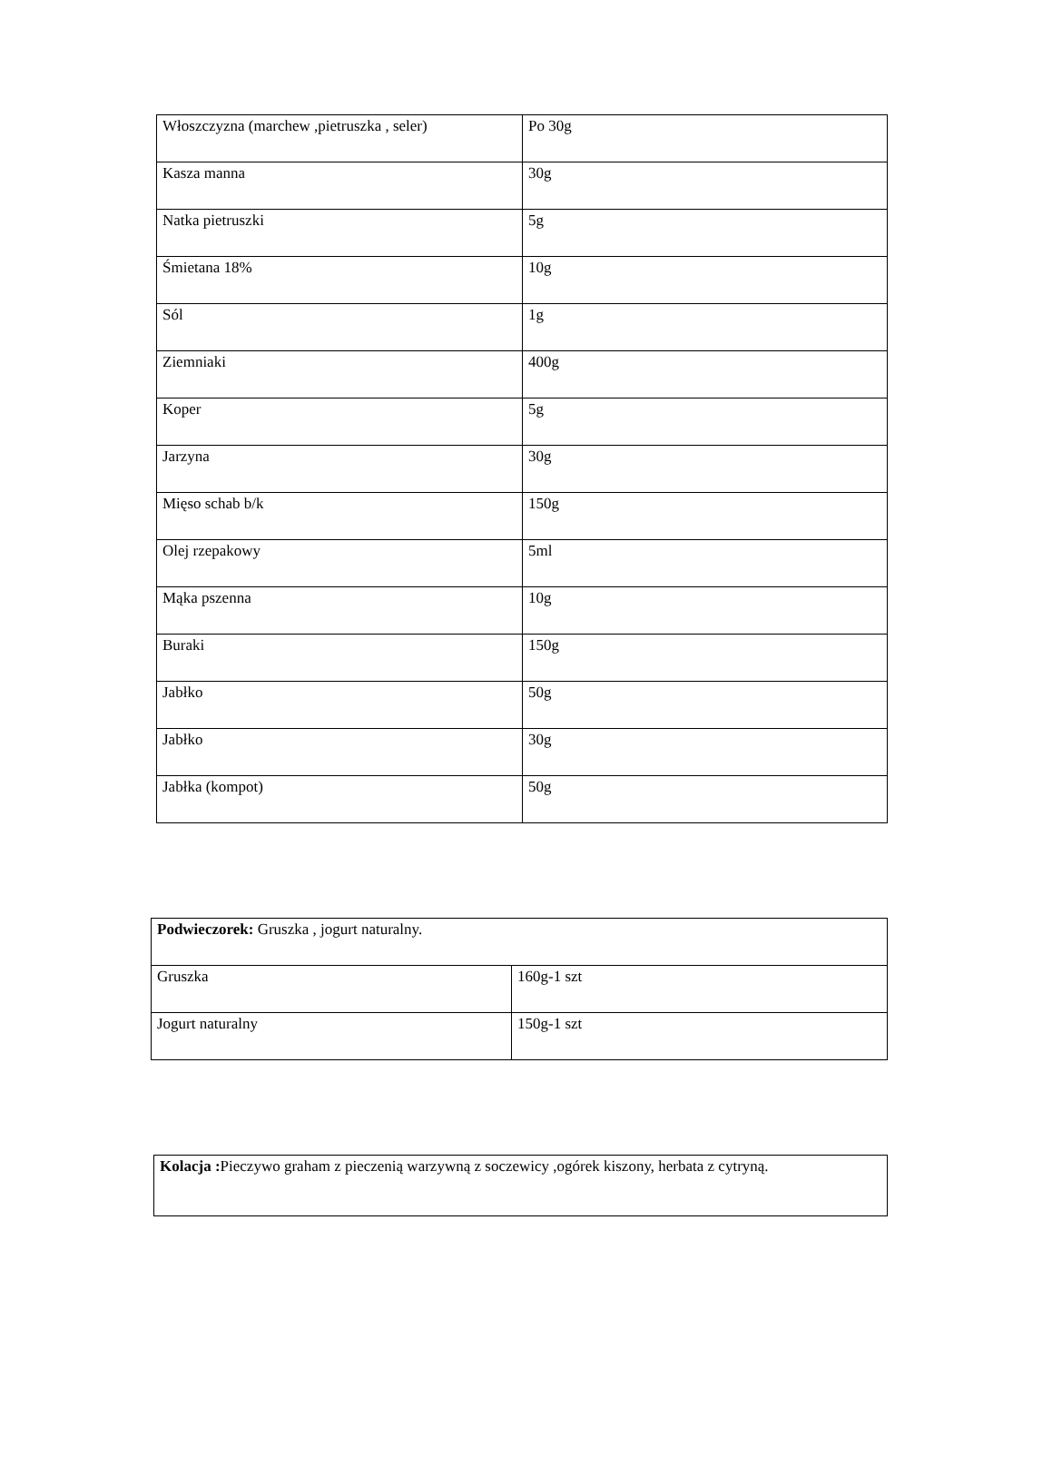| Włoszczyzna (marchew ,pietruszka , seler) | Po 30g |
| Kasza manna | 30g |
| Natka pietruszki | 5g |
| Śmietana 18% | 10g |
| Sól | 1g |
| Ziemniaki | 400g |
| Koper | 5g |
| Jarzyna | 30g |
| Mięso schab b/k | 150g |
| Olej rzepakowy | 5ml |
| Mąka pszenna | 10g |
| Buraki | 150g |
| Jabłko | 50g |
| Jabłko | 30g |
| Jabłka (kompot) | 50g |
| Podwieczorek: Gruszka , jogurt naturalny. | |
| Gruszka | 160g-1 szt |
| Jogurt naturalny | 150g-1 szt |
| Kolacja : Pieczywo graham z pieczenią warzywną z soczewicy ,ogórek kiszony, herbata z cytryną. |